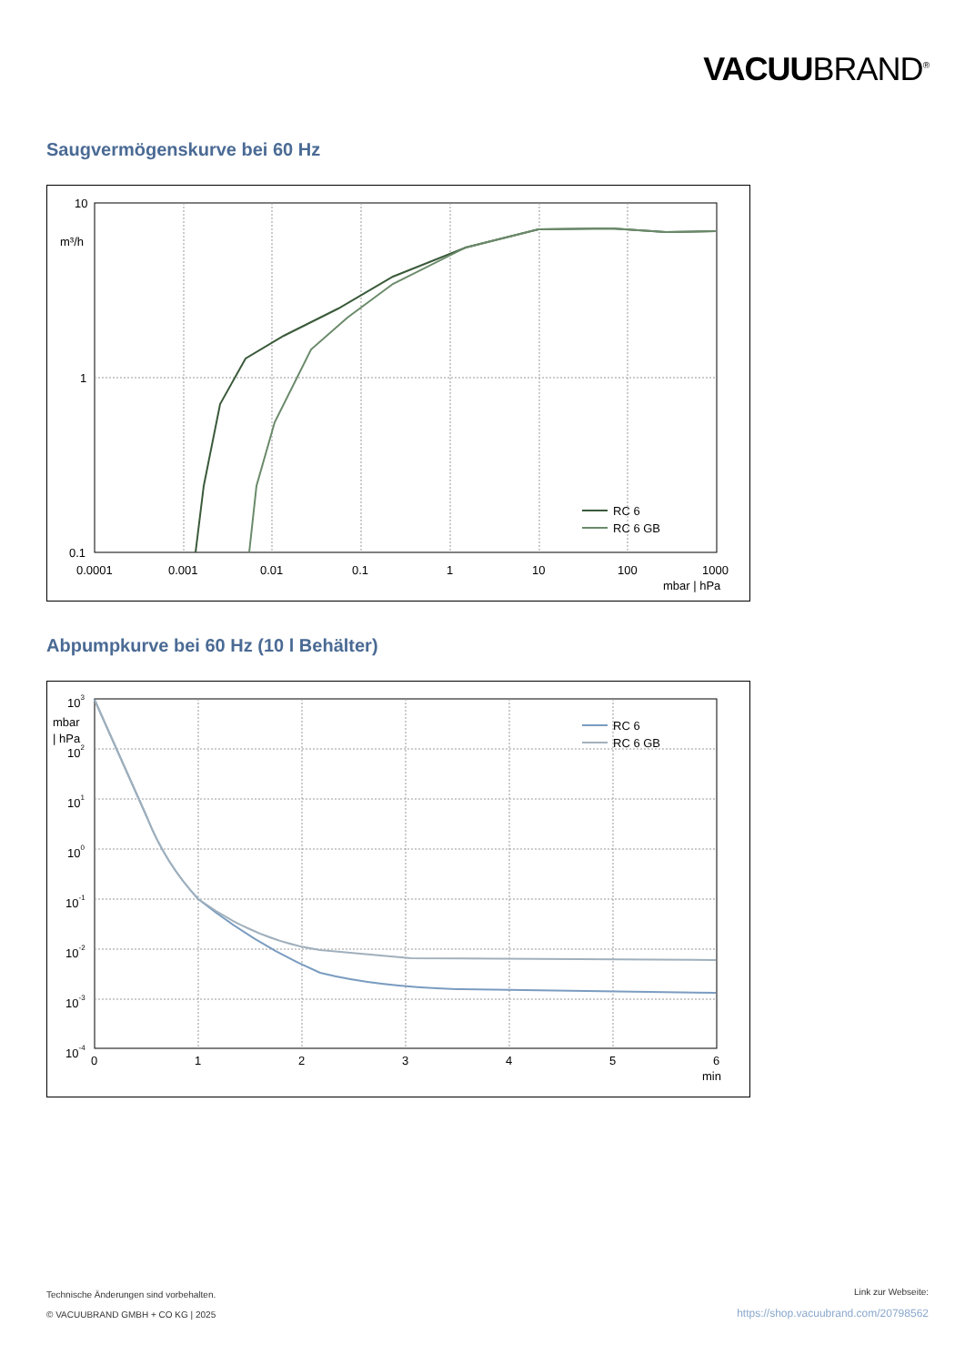VACUUBRAND<sup>®</sup>
Saugvermögenskurve bei 60 Hz
10
m³/h
1
0.1
0.0001
0.001
0.01
0.1
1
10
100
1000
mbar | hPa
RC 6
RC 6 GB
Abpumpkurve bei 60 Hz (10 l Behälter)
103
mbar
| hPa
102
101
100
10-1
10-2
10-3
10-4
0
1
2
3
4
5
6
min
RC 6
RC 6 GB
Technische Änderungen sind vorbehalten.
© VACUUBRAND GMBH + CO KG | 2025
Link zur Webseite:
https://shop.vacuubrand.com/20798562